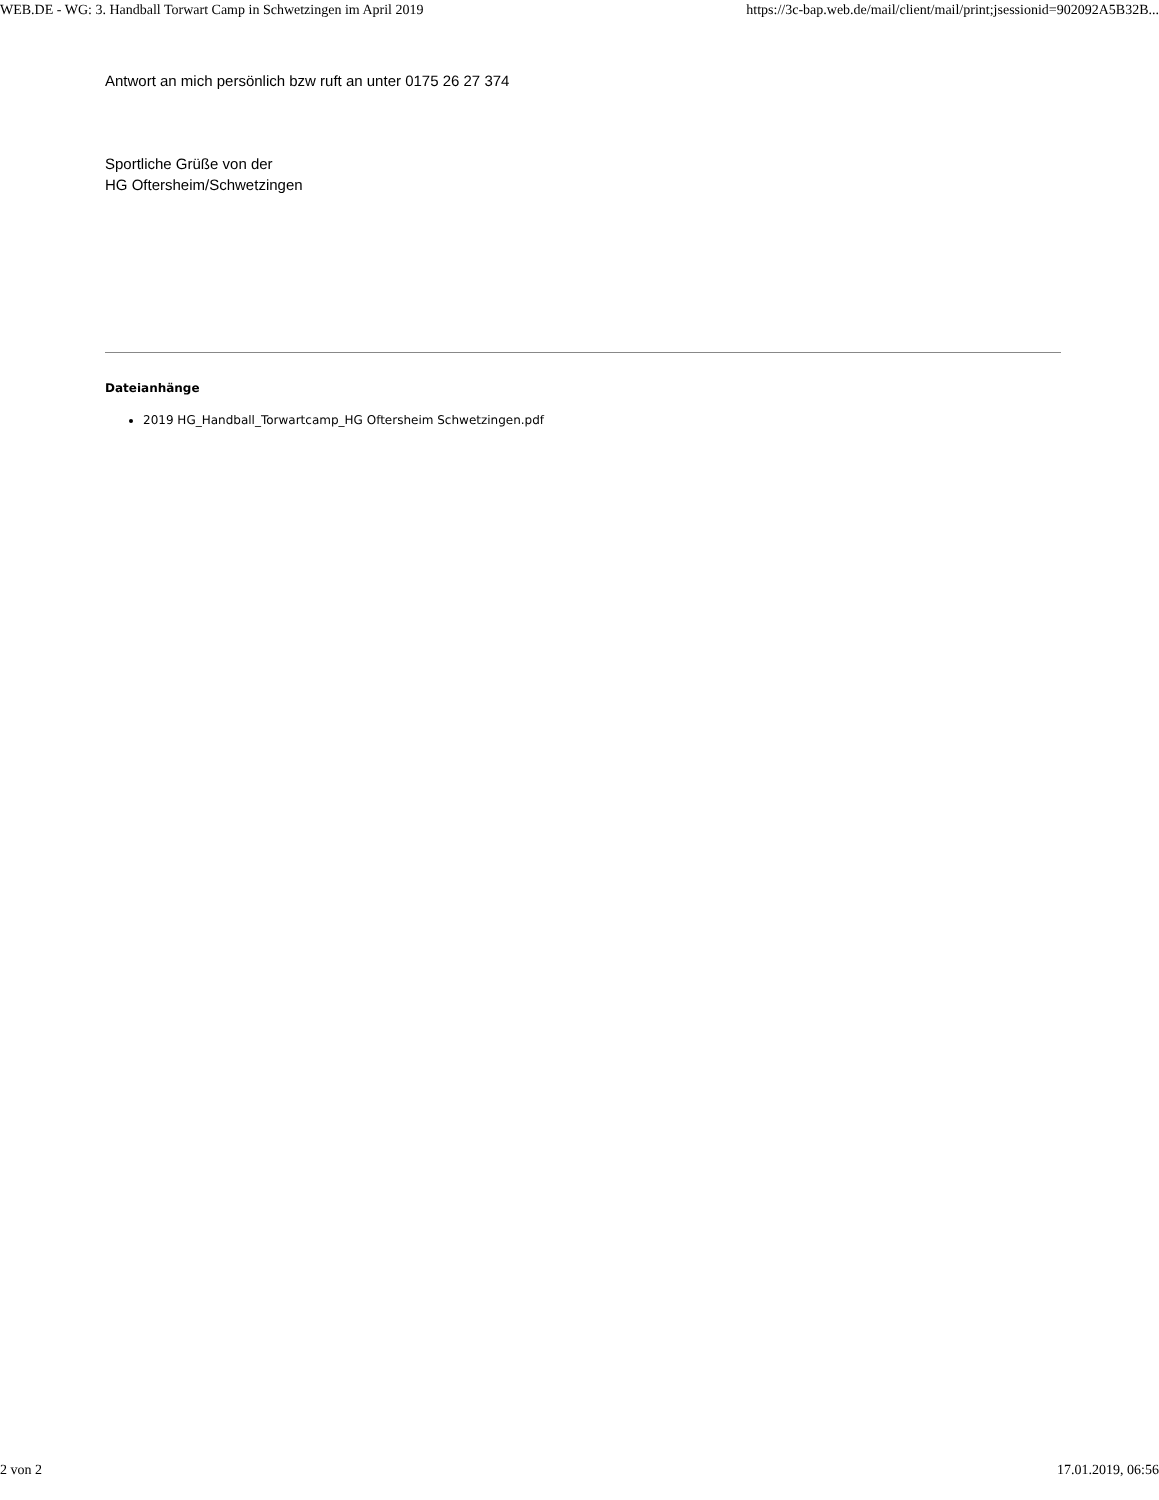WEB.DE - WG: 3. Handball Torwart Camp in Schwetzingen im April 2019 https://3c-bap.web.de/mail/client/mail/print;jsessionid=902092A5B32B...
Antwort an mich persönlich bzw ruft an unter 0175 26 27 374
Sportliche Grüße von der
HG Oftersheim/Schwetzingen
Dateianhänge
2019 HG_Handball_Torwartcamp_HG Oftersheim Schwetzingen.pdf
2 von 2 17.01.2019, 06:56